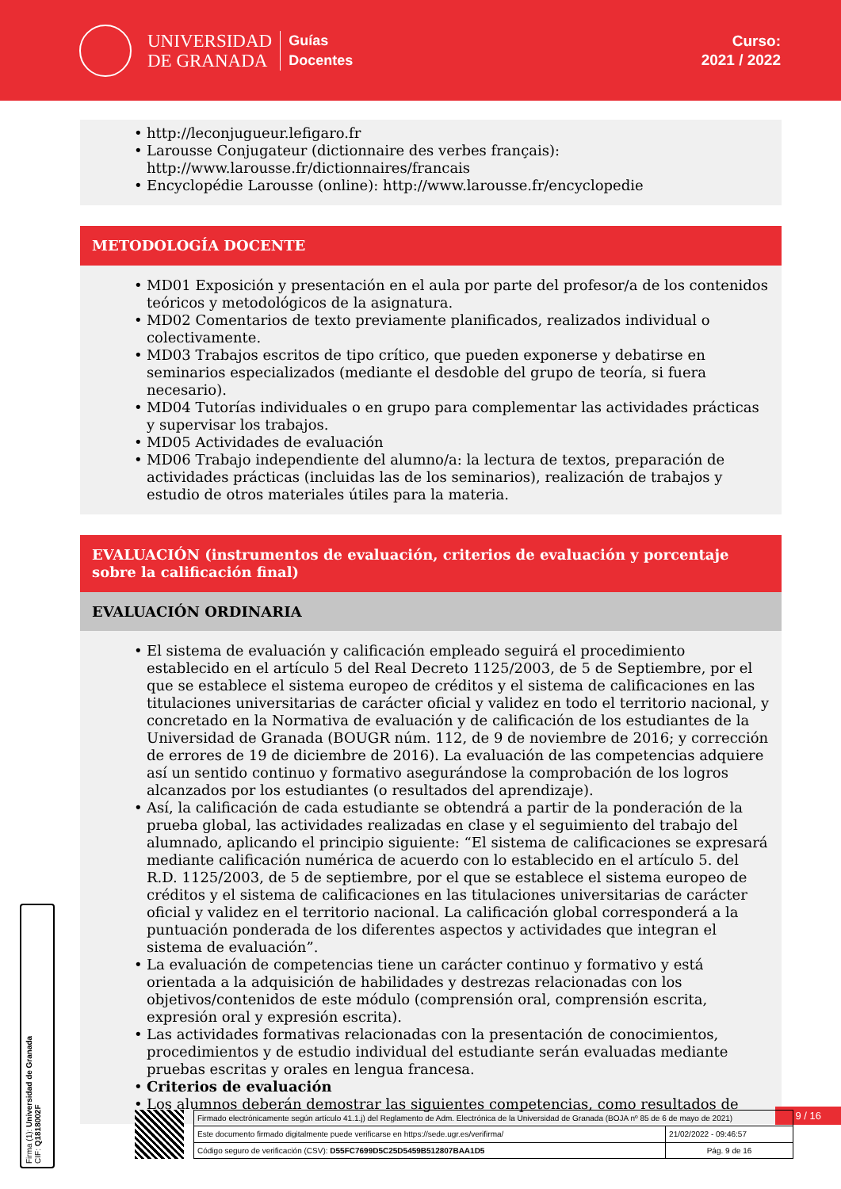UNIVERSIDAD
DE GRANADA
Guías
Docentes
Curso:
2021 / 2022
http://leconjugueur.lefigaro.fr
Larousse Conjugateur (dictionnaire des verbes français): http://www.larousse.fr/dictionnaires/francais
Encyclopédie Larousse (online): http://www.larousse.fr/encyclopedie
METODOLOGÍA DOCENTE
MD01 Exposición y presentación en el aula por parte del profesor/a de los contenidos teóricos y metodológicos de la asignatura.
MD02 Comentarios de texto previamente planificados, realizados individual o colectivamente.
MD03 Trabajos escritos de tipo crítico, que pueden exponerse y debatirse en seminarios especializados (mediante el desdoble del grupo de teoría, si fuera necesario).
MD04 Tutorías individuales o en grupo para complementar las actividades prácticas y supervisar los trabajos.
MD05 Actividades de evaluación
MD06 Trabajo independiente del alumno/a: la lectura de textos, preparación de actividades prácticas (incluidas las de los seminarios), realización de trabajos y estudio de otros materiales útiles para la materia.
EVALUACIÓN (instrumentos de evaluación, criterios de evaluación y porcentaje sobre la calificación final)
EVALUACIÓN ORDINARIA
El sistema de evaluación y calificación empleado seguirá el procedimiento establecido en el artículo 5 del Real Decreto 1125/2003, de 5 de Septiembre, por el que se establece el sistema europeo de créditos y el sistema de calificaciones en las titulaciones universitarias de carácter oficial y validez en todo el territorio nacional, y concretado en la Normativa de evaluación y de calificación de los estudiantes de la Universidad de Granada (BOUGR núm. 112, de 9 de noviembre de 2016; y corrección de errores de 19 de diciembre de 2016). La evaluación de las competencias adquiere así un sentido continuo y formativo asegurándose la comprobación de los logros alcanzados por los estudiantes (o resultados del aprendizaje).
Así, la calificación de cada estudiante se obtendrá a partir de la ponderación de la prueba global, las actividades realizadas en clase y el seguimiento del trabajo del alumnado, aplicando el principio siguiente: “El sistema de calificaciones se expresará mediante calificación numérica de acuerdo con lo establecido en el artículo 5. del R.D. 1125/2003, de 5 de septiembre, por el que se establece el sistema europeo de créditos y el sistema de calificaciones en las titulaciones universitarias de carácter oficial y validez en el territorio nacional. La calificación global corresponderá a la puntuación ponderada de los diferentes aspectos y actividades que integran el sistema de evaluación”.
La evaluación de competencias tiene un carácter continuo y formativo y está orientada a la adquisición de habilidades y destrezas relacionadas con los objetivos/contenidos de este módulo (comprensión oral, comprensión escrita, expresión oral y expresión escrita).
Las actividades formativas relacionadas con la presentación de conocimientos, procedimientos y de estudio individual del estudiante serán evaluadas mediante pruebas escritas y orales en lengua francesa.
Criterios de evaluación
Los alumnos deberán demostrar las siguientes competencias, como resultados de
Firma (1): Universidad de Granada
CIF: Q1818002F
9 / 16
| Firmado electrónicamente según artículo 41.1.j) del Reglamento de Adm. Electrónica de la Universidad de Granada (BOJA nº 85 de 6 de mayo de 2021) | |
| Este documento firmado digitalmente puede verificarse en https://sede.ugr.es/verifirma/ | 21/02/2022 - 09:46:57 |
| Código seguro de verificación (CSV): D55FC7699D5C25D5459B512807BAA1D5 | Pág. 9 de 16 |